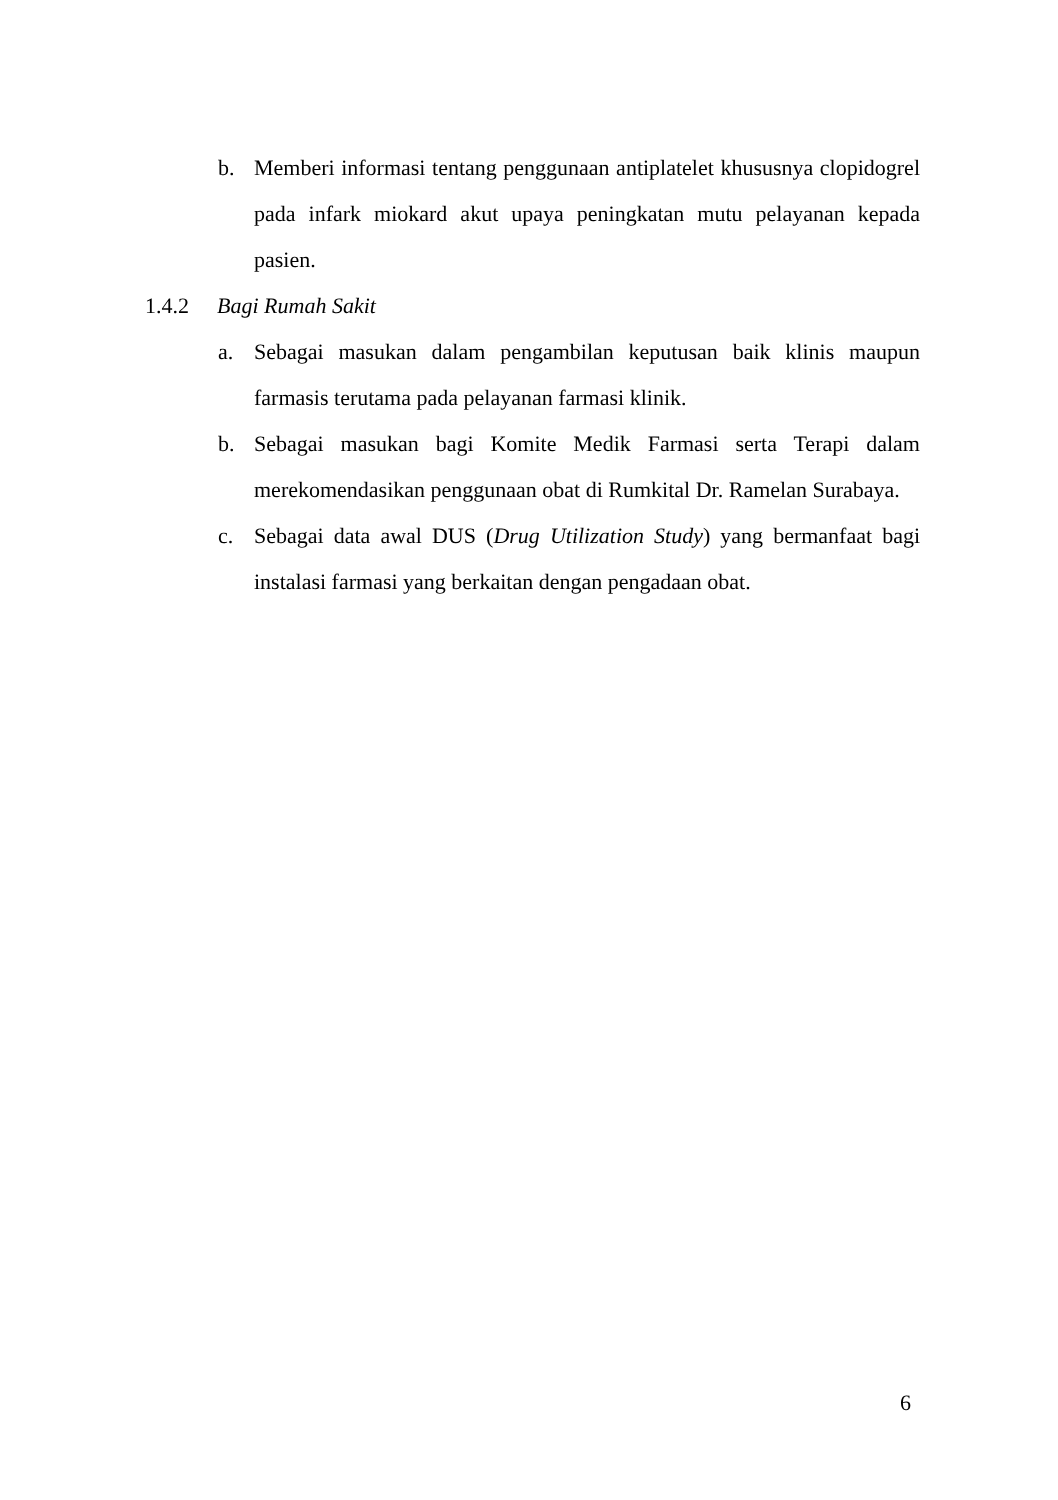b. Memberi informasi tentang penggunaan antiplatelet khususnya clopidogrel pada infark miokard akut upaya peningkatan mutu pelayanan kepada pasien.
1.4.2 Bagi Rumah Sakit
a. Sebagai masukan dalam pengambilan keputusan baik klinis maupun farmasis terutama pada pelayanan farmasi klinik.
b. Sebagai masukan bagi Komite Medik Farmasi serta Terapi dalam merekomendasikan penggunaan obat di Rumkital Dr. Ramelan Surabaya.
c. Sebagai data awal DUS (Drug Utilization Study) yang bermanfaat bagi instalasi farmasi yang berkaitan dengan pengadaan obat.
6